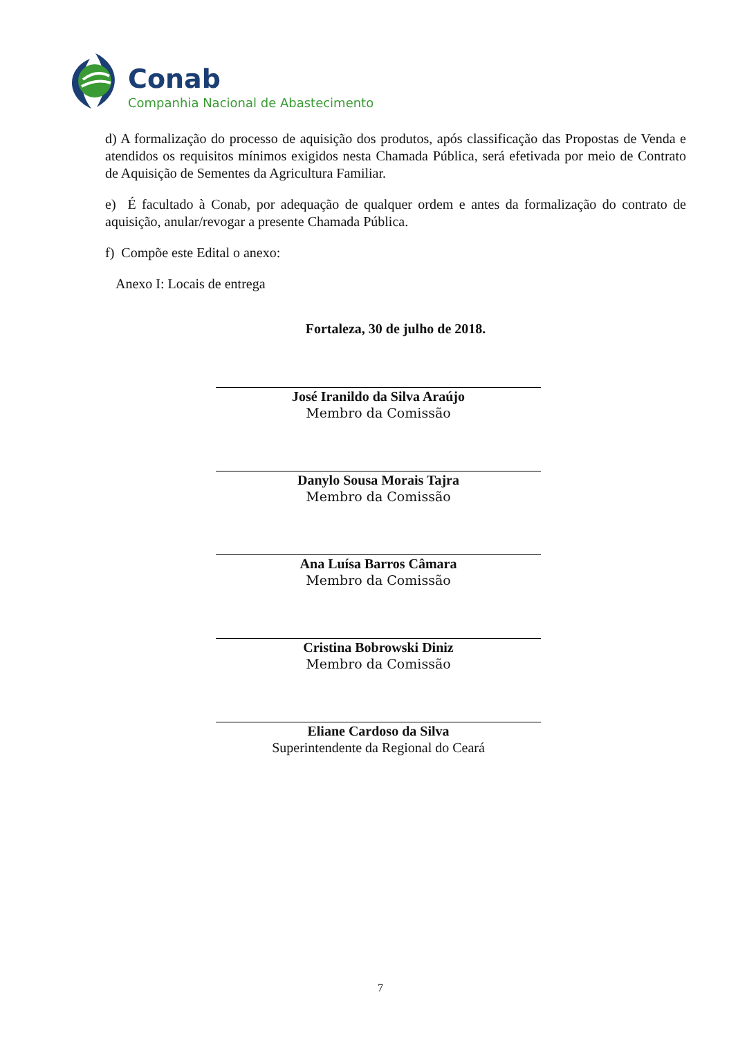Conab
Companhia Nacional de Abastecimento
d) A formalização do processo de aquisição dos produtos, após classificação das Propostas de Venda e atendidos os requisitos mínimos exigidos nesta Chamada Pública, será efetivada por meio de Contrato de Aquisição de Sementes da Agricultura Familiar.
e) É facultado à Conab, por adequação de qualquer ordem e antes da formalização do contrato de aquisição, anular/revogar a presente Chamada Pública.
f) Compõe este Edital o anexo:
Anexo I: Locais de entrega
Fortaleza, 30 de julho de 2018.
José Iranildo da Silva Araújo
Membro da Comissão
Danylo Sousa Morais Tajra
Membro da Comissão
Ana Luísa Barros Câmara
Membro da Comissão
Cristina Bobrowski Diniz
Membro da Comissão
Eliane Cardoso da Silva
Superintendente da Regional do Ceará
7